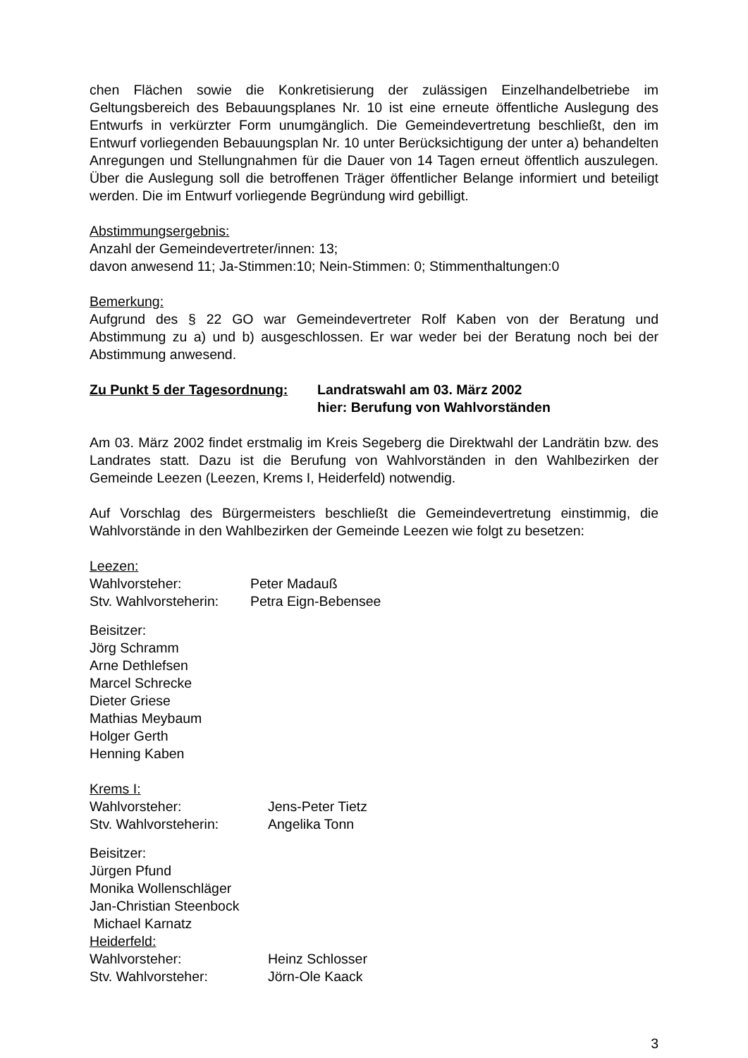chen Flächen sowie die Konkretisierung der zulässigen Einzelhandelbetriebe im Geltungsbereich des Bebauungsplanes Nr. 10 ist eine erneute öffentliche Auslegung des Entwurfs in verkürzter Form unumgänglich. Die Gemeindevertretung beschließt, den im Entwurf vorliegenden Bebauungsplan Nr. 10 unter Berücksichtigung der unter a) behandelten Anregungen und Stellungnahmen für die Dauer von 14 Tagen erneut öffentlich auszulegen. Über die Auslegung soll die betroffenen Träger öffentlicher Belange informiert und beteiligt werden. Die im Entwurf vorliegende Begründung wird gebilligt.
Abstimmungsergebnis:
Anzahl der Gemeindevertreter/innen: 13;
davon anwesend 11; Ja-Stimmen:10; Nein-Stimmen: 0; Stimmenthaltungen:0
Bemerkung:
Aufgrund des § 22 GO war Gemeindevertreter Rolf Kaben von der Beratung und Abstimmung zu a) und b) ausgeschlossen. Er war weder bei der Beratung noch bei der Abstimmung anwesend.
Zu Punkt 5 der Tagesordnung:
Landratswahl am 03. März 2002
hier: Berufung von Wahlvorständen
Am 03. März 2002 findet erstmalig im Kreis Segeberg die Direktwahl der Landrätin bzw. des Landrates statt. Dazu ist die Berufung von Wahlvorständen in den Wahlbezirken der Gemeinde Leezen (Leezen, Krems I, Heiderfeld) notwendig.
Auf Vorschlag des Bürgermeisters beschließt die Gemeindevertretung einstimmig, die Wahlvorstände in den Wahlbezirken der Gemeinde Leezen wie folgt zu besetzen:
Leezen:
Wahlvorsteher: Peter Madauß
Stv. Wahlvorsteherin: Petra Eign-Bebensee
Beisitzer:
Jörg Schramm
Arne Dethlefsen
Marcel Schrecke
Dieter Griese
Mathias Meybaum
Holger Gerth
Henning Kaben
Krems I:
Wahlvorsteher: Jens-Peter Tietz
Stv. Wahlvorsteherin: Angelika Tonn
Beisitzer:
Jürgen Pfund
Monika Wollenschläger
Jan-Christian Steenbock
Michael Karnatz
Heiderfeld:
Wahlvorsteher: Heinz Schlosser
Stv. Wahlvorsteher: Jörn-Ole Kaack
3